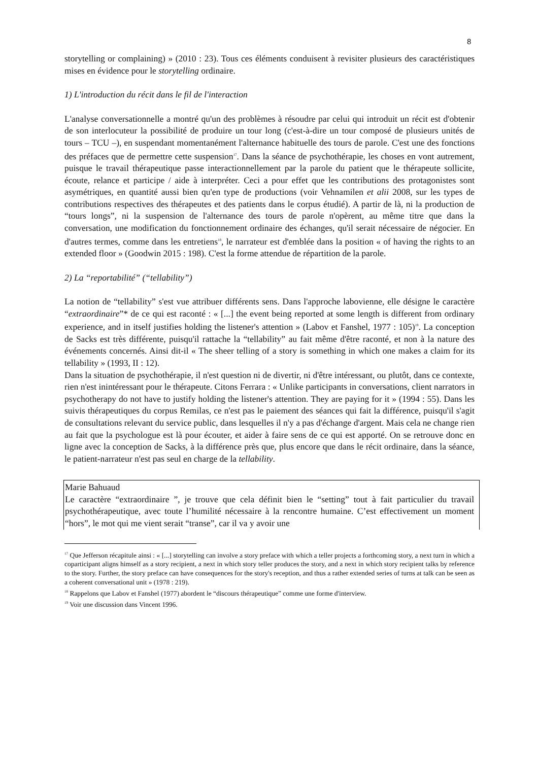8
storytelling or complaining) » (2010 : 23). Tous ces éléments conduisent à revisiter plusieurs des caractéristiques mises en évidence pour le storytelling ordinaire.
1) L'introduction du récit dans le fil de l'interaction
L'analyse conversationnelle a montré qu'un des problèmes à résoudre par celui qui introduit un récit est d'obtenir de son interlocuteur la possibilité de produire un tour long (c'est-à-dire un tour composé de plusieurs unités de tours – TCU –), en suspendant momentanément l'alternance habituelle des tours de parole. C'est une des fonctions des préfaces que de permettre cette suspension<sup>17</sup>. Dans la séance de psychothérapie, les choses en vont autrement, puisque le travail thérapeutique passe interactionnellement par la parole du patient que le thérapeute sollicite, écoute, relance et participe / aide à interpréter. Ceci a pour effet que les contributions des protagonistes sont asymétriques, en quantité aussi bien qu'en type de productions (voir Vehnamilen et alii 2008, sur les types de contributions respectives des thérapeutes et des patients dans le corpus étudié). A partir de là, ni la production de “tours longs”, ni la suspension de l'alternance des tours de parole n'opèrent, au même titre que dans la conversation, une modification du fonctionnement ordinaire des échanges, qu'il serait nécessaire de négocier. En d'autres termes, comme dans les entretiens<sup>18</sup>, le narrateur est d'emblée dans la position « of having the rights to an extended floor » (Goodwin 2015 : 198). C'est la forme attendue de répartition de la parole.
2) La “reportabilité” (“tellability”)
La notion de “tellability” s'est vue attribuer différents sens. Dans l'approche labovienne, elle désigne le caractère “extraordinaire”* de ce qui est raconté : « [...] the event being reported at some length is different from ordinary experience, and in itself justifies holding the listener's attention » (Labov et Fanshel, 1977 : 105)<sup>19</sup>. La conception de Sacks est très différente, puisqu'il rattache la “tellability” au fait même d'être raconté, et non à la nature des événements concernés. Ainsi dit-il « The sheer telling of a story is something in which one makes a claim for its tellability » (1993, II : 12).
Dans la situation de psychothérapie, il n'est question ni de divertir, ni d'être intéressant, ou plutôt, dans ce contexte, rien n'est inintéressant pour le thérapeute. Citons Ferrara : « Unlike participants in conversations, client narrators in psychotherapy do not have to justify holding the listener's attention. They are paying for it » (1994 : 55). Dans les suivis thérapeutiques du corpus Remilas, ce n'est pas le paiement des séances qui fait la différence, puisqu'il s'agit de consultations relevant du service public, dans lesquelles il n'y a pas d'échange d'argent. Mais cela ne change rien au fait que la psychologue est là pour écouter, et aider à faire sens de ce qui est apporté. On se retrouve donc en ligne avec la conception de Sacks, à la différence près que, plus encore que dans le récit ordinaire, dans la séance, le patient-narrateur n'est pas seul en charge de la tellability.
Marie Bahuaud
Le caractère “extraordinaire ”, je trouve que cela définit bien le “setting” tout à fait particulier du travail psychothérapeutique, avec toute l’humilité nécessaire à la rencontre humaine. C’est effectivement un moment “hors”, le mot qui me vient serait “transe”, car il va y avoir une
<sup>17</sup> Que Jefferson récapitule ainsi : « [...] storytelling can involve a story preface with which a teller projects a forthcoming story, a next turn in which a coparticipant aligns himself as a story recipient, a next in which story teller produces the story, and a next in which story recipient talks by reference to the story. Further, the story preface can have consequences for the story's reception, and thus a rather extended series of turns at talk can be seen as a coherent conversational unit » (1978 : 219).
<sup>18</sup> Rappelons que Labov et Fanshel (1977) abordent le “discours thérapeutique” comme une forme d'interview.
<sup>19</sup> Voir une discussion dans Vincent 1996.